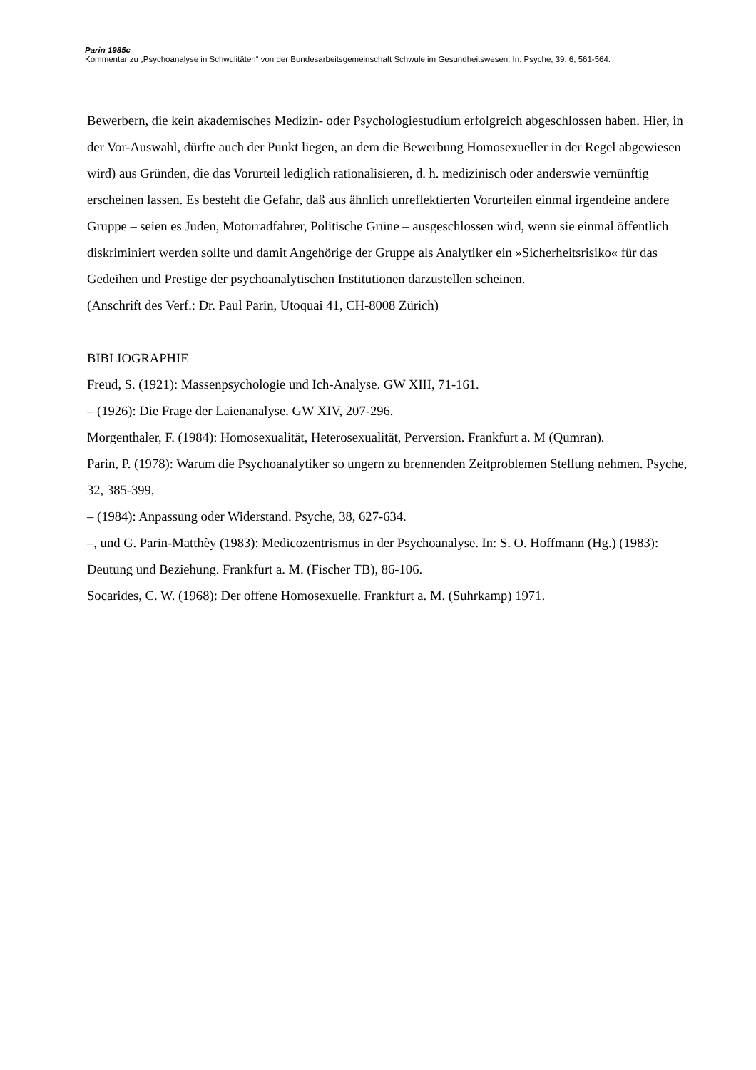Parin 1985c
Kommentar zu „Psychoanalyse in Schwulitäten“ von der Bundesarbeitsgemeinschaft Schwule im Gesundheitswesen. In: Psyche, 39, 6, 561-564.
Bewerbern, die kein akademisches Medizin- oder Psychologiestudium erfolgreich abgeschlossen haben. Hier, in der Vor-Auswahl, dürfte auch der Punkt liegen, an dem die Bewerbung Homosexueller in der Regel abgewiesen wird) aus Gründen, die das Vorurteil lediglich rationalisieren, d. h. medizinisch oder anderswie vernünftig erscheinen lassen. Es besteht die Gefahr, daß aus ähnlich unreflektierten Vorurteilen einmal irgendeine andere Gruppe – seien es Juden, Motorradfahrer, Politische Grüne – ausgeschlossen wird, wenn sie einmal öffentlich diskriminiert werden sollte und damit Angehörige der Gruppe als Analytiker ein »Sicherheitsrisiko« für das Gedeihen und Prestige der psychoanalytischen Institutionen darzustellen scheinen.
(Anschrift des Verf.: Dr. Paul Parin, Utoquai 41, CH-8008 Zürich)
BIBLIOGRAPHIE
Freud, S. (1921): Massenpsychologie und Ich-Analyse. GW XIII, 71-161.
– (1926): Die Frage der Laienanalyse. GW XIV, 207-296.
Morgenthaler, F. (1984): Homosexualität, Heterosexualität, Perversion. Frankfurt a. M (Qumran).
Parin, P. (1978): Warum die Psychoanalytiker so ungern zu brennenden Zeitproblemen Stellung nehmen. Psyche, 32, 385-399,
– (1984): Anpassung oder Widerstand. Psyche, 38, 627-634.
–, und G. Parin-Matthèy (1983): Medicozentrismus in der Psychoanalyse. In: S. O. Hoffmann (Hg.) (1983): Deutung und Beziehung. Frankfurt a. M. (Fischer TB), 86-106.
Socarides, C. W. (1968): Der offene Homosexuelle. Frankfurt a. M. (Suhrkamp) 1971.